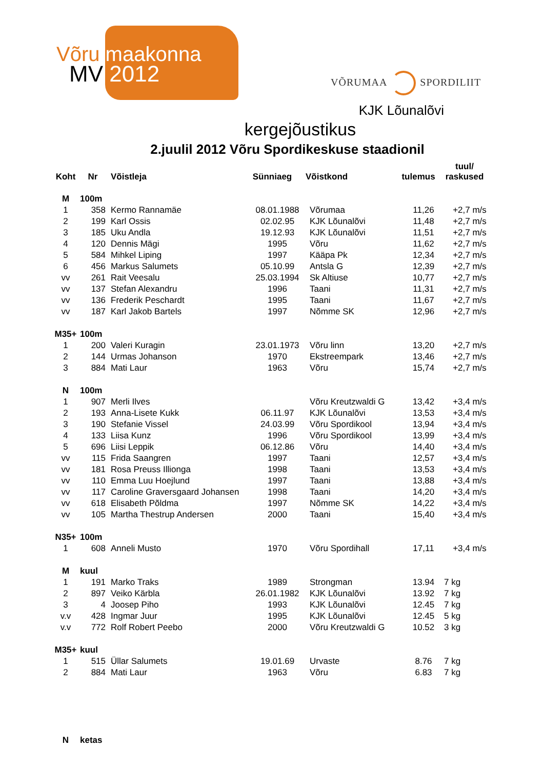Võru maakonna
MV 2012 VÕRUMAA SPORDILIIT
KJK Lõunalõvi
kergejõustikus
2.juulil 2012 Võru Spordikeskuse staadionil
| Koht | Nr | Võistleja | Sünniaeg | Võistkond | tulemus | tuul/ raskused |
| --- | --- | --- | --- | --- | --- | --- |
| M | 100m | | | | | |
| 1 | 358 | Kermo Rannamäe | 08.01.1988 | Võrumaa | 11,26 | +2,7 m/s |
| 2 | 199 | Karl Ossis | 02.02.95 | KJK Lõunalõvi | 11,48 | +2,7 m/s |
| 3 | 185 | Uku Andla | 19.12.93 | KJK Lõunalõvi | 11,51 | +2,7 m/s |
| 4 | 120 | Dennis Mägi | 1995 | Võru | 11,62 | +2,7 m/s |
| 5 | 584 | Mihkel Liping | 1997 | Kääpa Pk | 12,34 | +2,7 m/s |
| 6 | 456 | Markus Salumets | 05.10.99 | Antsla G | 12,39 | +2,7 m/s |
| vv | 261 | Rait Veesalu | 25.03.1994 | Sk Altiuse | 10,77 | +2,7 m/s |
| vv | 137 | Stefan Alexandru | 1996 | Taani | 11,31 | +2,7 m/s |
| vv | 136 | Frederik Peschardt | 1995 | Taani | 11,67 | +2,7 m/s |
| vv | 187 | Karl Jakob Bartels | 1997 | Nõmme SK | 12,96 | +2,7 m/s |
| M35+ | 100m | | | | | |
| 1 | 200 | Valeri Kuragin | 23.01.1973 | Võru linn | 13,20 | +2,7 m/s |
| 2 | 144 | Urmas Johanson | 1970 | Ekstreempark | 13,46 | +2,7 m/s |
| 3 | 884 | Mati Laur | 1963 | Võru | 15,74 | +2,7 m/s |
| N | 100m | | | | | |
| 1 | 907 | Merli Ilves | | Võru Kreutzwaldi G | 13,42 | +3,4 m/s |
| 2 | 193 | Anna-Lisete Kukk | 06.11.97 | KJK Lõunalõvi | 13,53 | +3,4 m/s |
| 3 | 190 | Stefanie Vissel | 24.03.99 | Võru Spordikool | 13,94 | +3,4 m/s |
| 4 | 133 | Liisa Kunz | 1996 | Võru Spordikool | 13,99 | +3,4 m/s |
| 5 | 696 | Liisi Leppik | 06.12.86 | Võru | 14,40 | +3,4 m/s |
| vv | 115 | Frida Saangren | 1997 | Taani | 12,57 | +3,4 m/s |
| vv | 181 | Rosa Preuss Illionga | 1998 | Taani | 13,53 | +3,4 m/s |
| vv | 110 | Emma Luu Hoejlund | 1997 | Taani | 13,88 | +3,4 m/s |
| vv | 117 | Caroline Graversgaard Johansen | 1998 | Taani | 14,20 | +3,4 m/s |
| vv | 618 | Elisabeth Põldma | 1997 | Nõmme SK | 14,22 | +3,4 m/s |
| vv | 105 | Martha Thestrup Andersen | 2000 | Taani | 15,40 | +3,4 m/s |
| N35+ | 100m | | | | | |
| 1 | 608 | Anneli Musto | 1970 | Võru Spordihall | 17,11 | +3,4 m/s |
| M | kuul | | | | | |
| 1 | 191 | Marko Traks | 1989 | Strongman | 13.94 | 7 kg |
| 2 | 897 | Veiko Kärbla | 26.01.1982 | KJK Lõunalõvi | 13.92 | 7 kg |
| 3 | 4 | Joosep Piho | 1993 | KJK Lõunalõvi | 12.45 | 7 kg |
| v.v | 428 | Ingmar Juur | 1995 | KJK Lõunalõvi | 12.45 | 5 kg |
| v.v | 772 | Rolf Robert Peebo | 2000 | Võru Kreutzwaldi G | 10.52 | 3 kg |
| M35+ | kuul | | | | | |
| 1 | 515 | Üllar Salumets | 19.01.69 | Urvaste | 8.76 | 7 kg |
| 2 | 884 | Mati Laur | 1963 | Võru | 6.83 | 7 kg |
| N | ketas | | | | | |